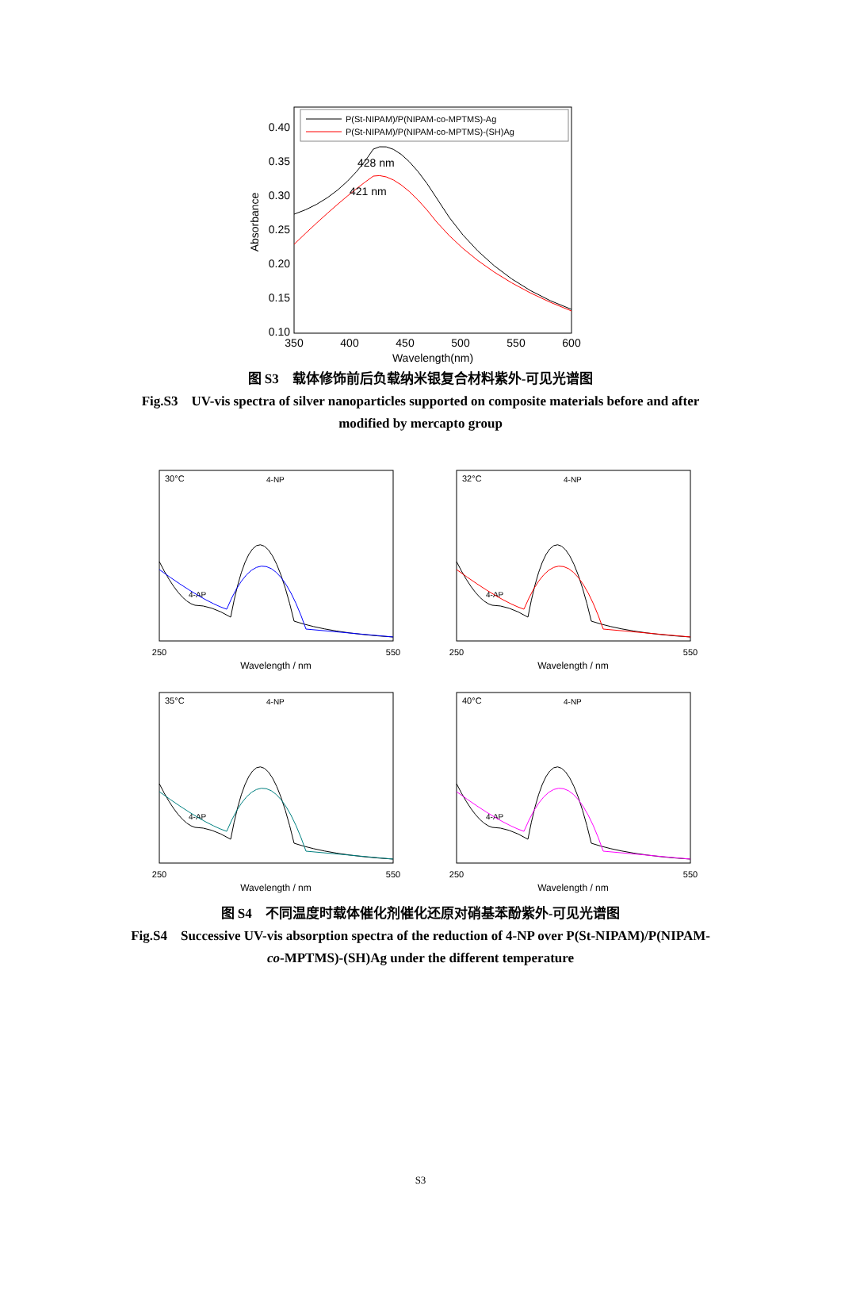0.40
0.35
0.30
0.25
0.20
0.15
0.10
350
400
450
500
550
600
Wavelength(nm)
Absorbance
P(St-NIPAM)/P(NIPAM-co-MPTMS)-Ag
P(St-NIPAM)/P(NIPAM-co-MPTMS)-(SH)Ag
428 nm
421 nm
图 S3　载体修饰前后负载纳米银复合材料紫外-可见光谱图
Fig.S3　UV-vis spectra of silver nanoparticles supported on composite materials before and after modified by mercapto group
30°C
4-NP
4-AP
Wavelength / nm
250
550
32°C
4-NP
4-AP
Wavelength / nm
250
550
35°C
4-NP
4-AP
Wavelength / nm
250
550
40°C
4-NP
4-AP
Wavelength / nm
250
550
图 S4　不同温度时载体催化剂催化还原对硝基苯酚紫外-可见光谱图
Fig.S4　Successive UV-vis absorption spectra of the reduction of 4-NP over P(St-NIPAM)/P(NIPAM-co-MPTMS)-(SH)Ag under the different temperature
S3